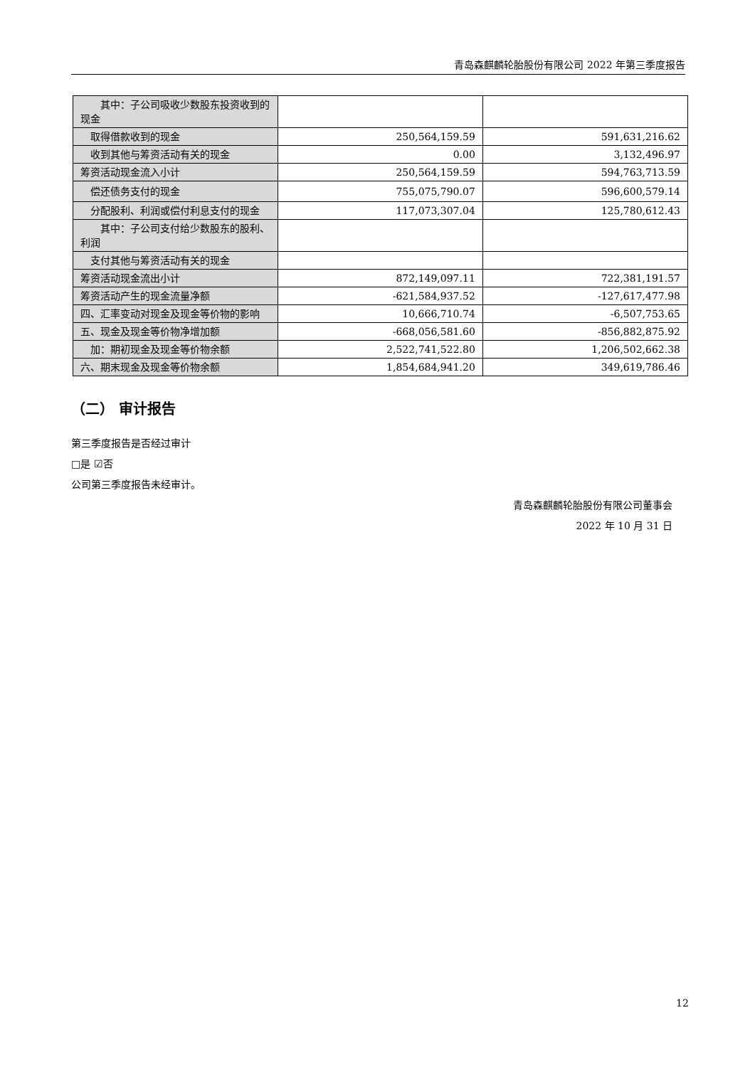青岛森麒麟轮胎股份有限公司 2022 年第三季度报告
| 其中：子公司吸收少数股东投资收到的现金 | | |
| 取得借款收到的现金 | 250,564,159.59 | 591,631,216.62 |
| 收到其他与筹资活动有关的现金 | 0.00 | 3,132,496.97 |
| 筹资活动现金流入小计 | 250,564,159.59 | 594,763,713.59 |
| 偿还债务支付的现金 | 755,075,790.07 | 596,600,579.14 |
| 分配股利、利润或偿付利息支付的现金 | 117,073,307.04 | 125,780,612.43 |
| 其中：子公司支付给少数股东的股利、利润 | | |
| 支付其他与筹资活动有关的现金 | | |
| 筹资活动现金流出小计 | 872,149,097.11 | 722,381,191.57 |
| 筹资活动产生的现金流量净额 | -621,584,937.52 | -127,617,477.98 |
| 四、汇率变动对现金及现金等价物的影响 | 10,666,710.74 | -6,507,753.65 |
| 五、现金及现金等价物净增加额 | -668,056,581.60 | -856,882,875.92 |
| 加：期初现金及现金等价物余额 | 2,522,741,522.80 | 1,206,502,662.38 |
| 六、期末现金及现金等价物余额 | 1,854,684,941.20 | 349,619,786.46 |
（二） 审计报告
第三季度报告是否经过审计
□是 ☑否
公司第三季度报告未经审计。
青岛森麒麟轮胎股份有限公司董事会
2022 年 10 月 31 日
12